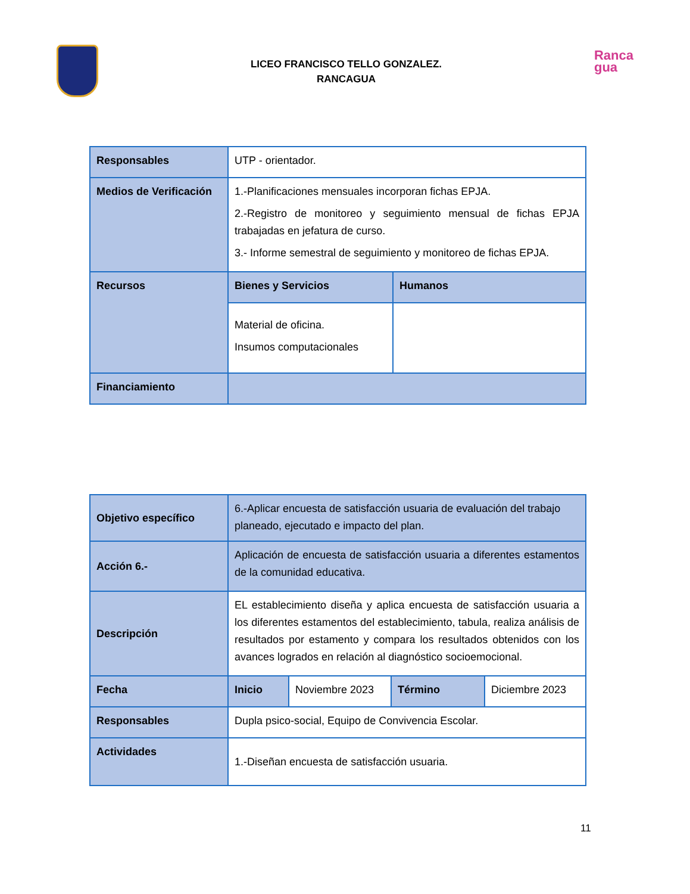LICEO FRANCISCO TELLO GONZALEZ.
RANCAGUA
Ranca
gua
| Responsables | UTP - orientador. | |
| Medios de Verificación | 1.-Planificaciones mensuales incorporan fichas EPJA. 2.-Registro de monitoreo y seguimiento mensual de fichas EPJA trabajadas en jefatura de curso. 3.- Informe semestral de seguimiento y monitoreo de fichas EPJA. | |
| Recursos | Bienes y Servicios | Humanos |
| | Material de oficina. Insumos computacionales | |
| Financiamiento | | |
| Objetivo específico | 6.-Aplicar encuesta de satisfacción usuaria de evaluación del trabajo planeado, ejecutado e impacto del plan. | | | |
| Acción 6.- | Aplicación de encuesta de satisfacción usuaria a diferentes estamentos de la comunidad educativa. | | | |
| Descripción | EL establecimiento diseña y aplica encuesta de satisfacción usuaria a los diferentes estamentos del establecimiento, tabula, realiza análisis de resultados por estamento y compara los resultados obtenidos con los avances logrados en relación al diagnóstico socioemocional. | | | |
| Fecha | Inicio | Noviembre 2023 | Término | Diciembre 2023 |
| Responsables | Dupla psico-social, Equipo de Convivencia Escolar. | | | |
| Actividades | 1.-Diseñan encuesta de satisfacción usuaria. | | | |
11